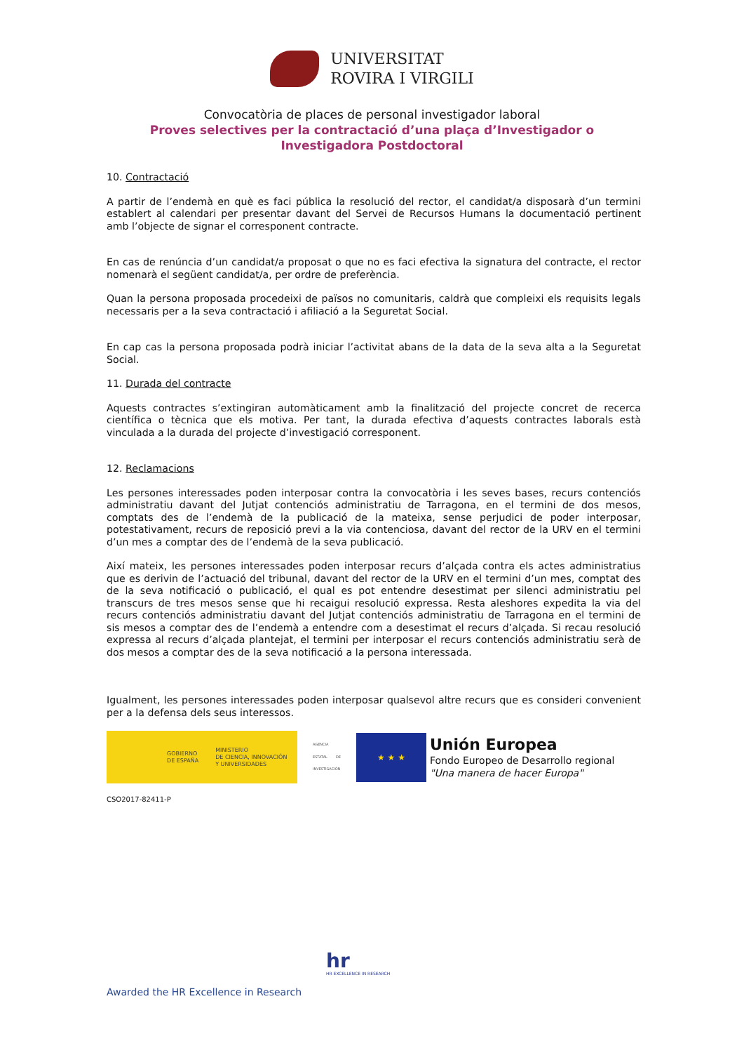UNIVERSITAT
ROVIRA I VIRGILI
Convocatòria de places de personal investigador laboral
Proves selectives per la contractació d’una plaça d’Investigador o
Investigadora Postdoctoral
10. Contractació
A partir de l’endemà en què es faci pública la resolució del rector, el candidat/a disposarà d’un termini establert al calendari per presentar davant del Servei de Recursos Humans la documentació pertinent amb l’objecte de signar el corresponent contracte.
En cas de renúncia d’un candidat/a proposat o que no es faci efectiva la signatura del contracte, el rector nomenarà el següent candidat/a, per ordre de preferència.
Quan la persona proposada procedeixi de països no comunitaris, caldrà que compleixi els requisits legals necessaris per a la seva contractació i afiliació a la Seguretat Social.
En cap cas la persona proposada podrà iniciar l’activitat abans de la data de la seva alta a la Seguretat Social.
11. Durada del contracte
Aquests contractes s’extingiran automàticament amb la finalització del projecte concret de recerca científica o tècnica que els motiva. Per tant, la durada efectiva d’aquests contractes laborals està vinculada a la durada del projecte d’investigació corresponent.
12. Reclamacions
Les persones interessades poden interposar contra la convocatòria i les seves bases, recurs contenciós administratiu davant del Jutjat contenciós administratiu de Tarragona, en el termini de dos mesos, comptats des de l’endemà de la publicació de la mateixa, sense perjudici de poder interposar, potestativament, recurs de reposició previ a la via contenciosa, davant del rector de la URV en el termini d’un mes a comptar des de l’endemà de la seva publicació.
Així mateix, les persones interessades poden interposar recurs d’alçada contra els actes administratius que es derivin de l’actuació del tribunal, davant del rector de la URV en el termini d’un mes, comptat des de la seva notificació o publicació, el qual es pot entendre desestimat per silenci administratiu pel transcurs de tres mesos sense que hi recaigui resolució expressa. Resta aleshores expedita la via del recurs contenciós administratiu davant del Jutjat contenciós administratiu de Tarragona en el termini de sis mesos a comptar des de l’endemà a entendre com a desestimat el recurs d’alçada. Si recau resolució expressa al recurs d’alçada plantejat, el termini per interposar el recurs contenciós administratiu serà de dos mesos a comptar des de la seva notificació a la persona interessada.
Igualment, les persones interessades poden interposar qualsevol altre recurs que es consideri convenient per a la defensa dels seus interessos.
GOBIERNO
DE ESPAÑA
MINISTERIO
DE CIENCIA, INNOVACIÓN
Y UNIVERSIDADES
AGENCIA ESTATAL DE INVESTIGACIÓN
★ ★ ★
Unión Europea
Fondo Europeo de Desarrollo regional
"Una manera de hacer Europa"
CSO2017-82411-P
hr
HR EXCELLENCE IN RESEARCH
Awarded the HR Excellence in Research